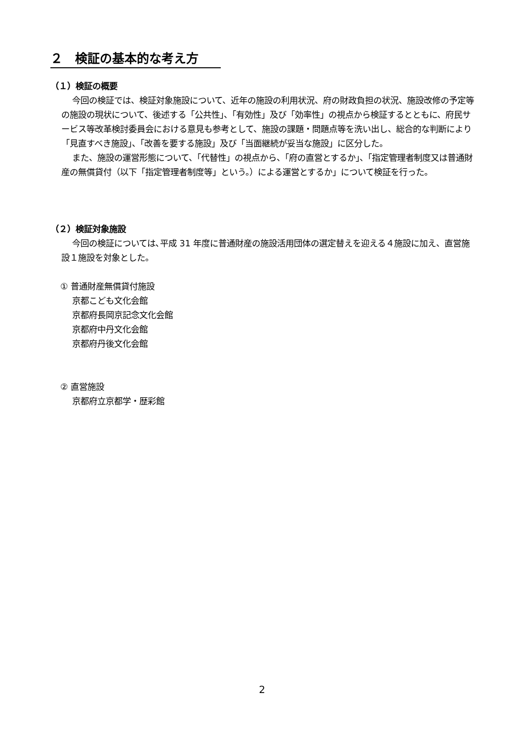２　検証の基本的な考え方
（１）検証の概要
今回の検証では、検証対象施設について、近年の施設の利用状況、府の財政負担の状況、施設改修の予定等の施設の現状について、後述する「公共性」、「有効性」及び「効率性」の視点から検証するとともに、府民サービス等改革検討委員会における意見も参考として、施設の課題・問題点等を洗い出し、総合的な判断により「見直すべき施設」、「改善を要する施設」及び「当面継続が妥当な施設」に区分した。
また、施設の運営形態について、「代替性」の視点から、「府の直営とするか」、「指定管理者制度又は普通財産の無償貸付（以下「指定管理者制度等」という。）による運営とするか」について検証を行った。
（２）検証対象施設
今回の検証については､平成 31 年度に普通財産の施設活用団体の選定替えを迎える４施設に加え、直営施設１施設を対象とした。
① 普通財産無償貸付施設
京都こども文化会館
京都府長岡京記念文化会館
京都府中丹文化会館
京都府丹後文化会館
② 直営施設
京都府立京都学・歴彩館
2